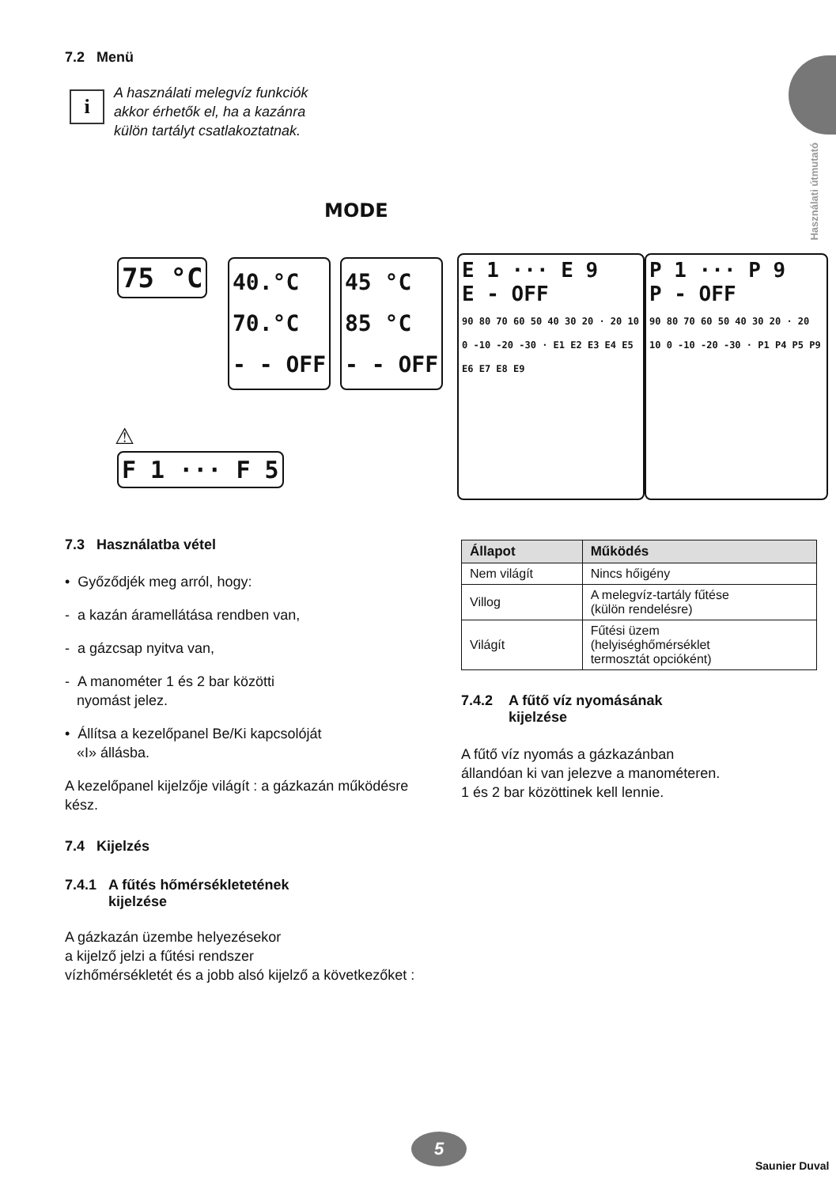Használati útmutató
7.2 Menü
i
A használati melegvíz funkciók
akkor érhetők el, ha a kazánra
külön tartályt csatlakoztatnak.
MODE
75 °C
40.°C
70.°C
- - OFF
45 °C
85 °C
- - OFF
E 1 ··· E 9
E - OFF
90 80 70 60 50 40 30 20 · 20 10 0 -10 -20 -30 · E1 E2 E3 E4 E5 E6 E7 E8 E9
P 1 ··· P 9
P - OFF
90 80 70 60 50 40 30 20 · 20 10 0 -10 -20 -30 · P1 P4 P5 P9
⚠
F 1 ··· F 5
7.3 Használatba vétel
• Győződjék meg arról, hogy:
- a kazán áramellátása rendben van,
- a gázcsap nyitva van,
- A manométer 1 és 2 bar közötti
nyomást jelez.
• Állítsa a kezelőpanel Be/Ki kapcsolóját
«I» állásba.
A kezelőpanel kijelzője világít : a gázkazán működésre kész.
7.4 Kijelzés
7.4.1 A fűtés hőmérsékletetének
kijelzése
A gázkazán üzembe helyezésekor
a kijelző jelzi a fűtési rendszer
vízhőmérsékletét és a jobb alsó kijelző a következőket :
| Állapot | Működés |
| --- | --- |
| Nem világít | Nincs hőigény |
| Villog | A melegvíz-tartály fűtése (külön rendelésre) |
| Világít | Fűtési üzem (helyiséghőmérséklet termosztát opcióként) |
7.4.2 A fűtő víz nyomásának
kijelzése
A fűtő víz nyomás a gázkazánban
állandóan ki van jelezve a manométeren.
1 és 2 bar közöttinek kell lennie.
5
Saunier Duval